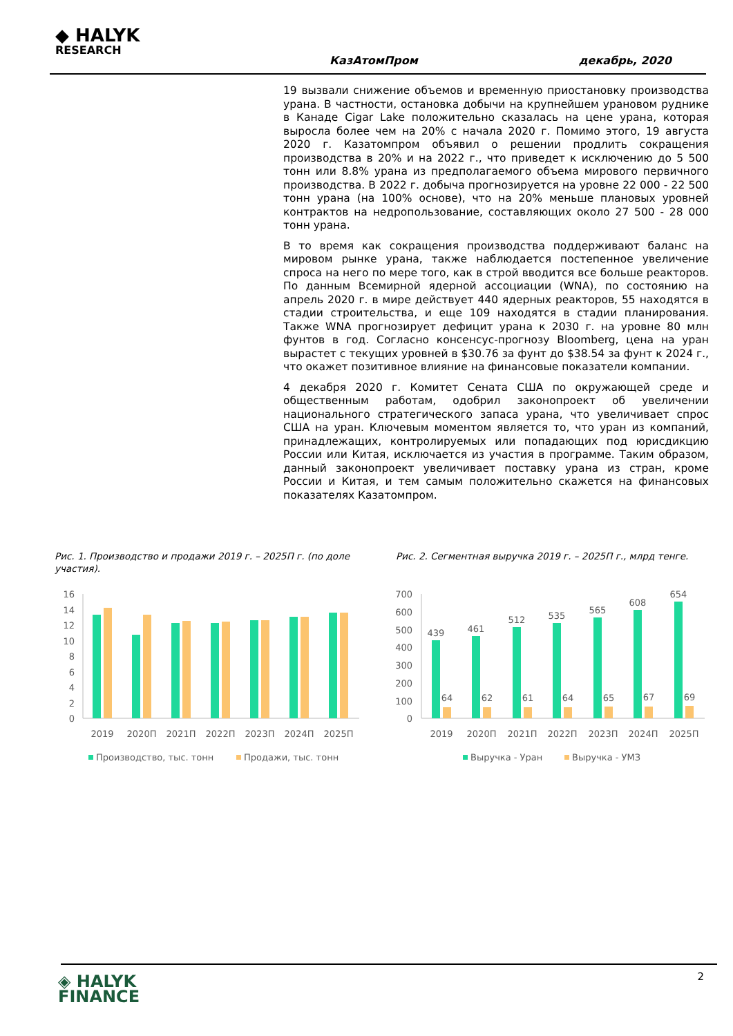◆ HALYK
RESEARCH
КазАтомПром декабрь, 2020
19 вызвали снижение объемов и временную приостановку производства урана. В частности, остановка добычи на крупнейшем урановом руднике в Канаде Cigar Lake положительно сказалась на цене урана, которая выросла более чем на 20% с начала 2020 г. Помимо этого, 19 августа 2020 г. Казатомпром объявил о решении продлить сокращения производства в 20% и на 2022 г., что приведет к исключению до 5 500 тонн или 8.8% урана из предполагаемого объема мирового первичного производства. В 2022 г. добыча прогнозируется на уровне 22 000 - 22 500 тонн урана (на 100% основе), что на 20% меньше плановых уровней контрактов на недропользование, составляющих около 27 500 - 28 000 тонн урана.
В то время как сокращения производства поддерживают баланс на мировом рынке урана, также наблюдается постепенное увеличение спроса на него по мере того, как в строй вводится все больше реакторов. По данным Всемирной ядерной ассоциации (WNA), по состоянию на апрель 2020 г. в мире действует 440 ядерных реакторов, 55 находятся в стадии строительства, и еще 109 находятся в стадии планирования. Также WNA прогнозирует дефицит урана к 2030 г. на уровне 80 млн фунтов в год. Согласно консенсус-прогнозу Bloomberg, цена на уран вырастет с текущих уровней в $30.76 за фунт до $38.54 за фунт к 2024 г., что окажет позитивное влияние на финансовые показатели компании.
4 декабря 2020 г. Комитет Сената США по окружающей среде и общественным работам, одобрил законопроект об увеличении национального стратегического запаса урана, что увеличивает спрос США на уран. Ключевым моментом является то, что уран из компаний, принадлежащих, контролируемых или попадающих под юрисдикцию России или Китая, исключается из участия в программе. Таким образом, данный законопроект увеличивает поставку урана из стран, кроме России и Китая, и тем самым положительно скажется на финансовых показателях Казатомпром.
Рис. 1. Производство и продажи 2019 г. – 2025П г. (по доле участия).
Рис. 2. Сегментная выручка 2019 г. – 2025П г., млрд тенге.
16
14
12
10
8
6
4
2
0
2019
2020П
2021П
2022П
2023П
2024П
2025П
Производство, тыс. тонн
Продажи, тыс. тонн
700
600
500
400
300
200
100
0
439
461
512
535
565
608
654
64
62
61
64
65
67
69
2019
2020П
2021П
2022П
2023П
2024П
2025П
Выручка - Уран
Выручка - УМЗ
2
◈ HALYK
FINANCE